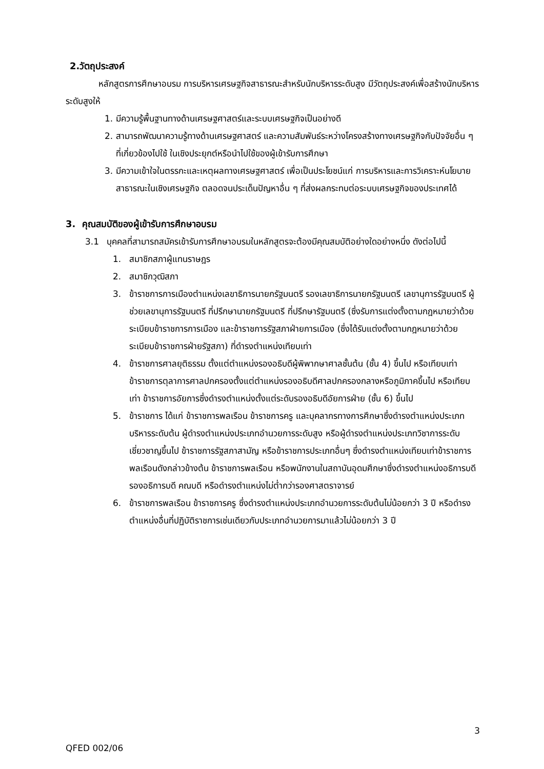2.วัตถุประสงค์
หลักสูตรการศึกษาอบรม การบริหารเศรษฐกิจสาธารณะสำหรับนักบริหารระดับสูง มีวัตถุประสงค์เพื่อสร้างนักบริหารระดับสูงให้
1. มีความรู้พื้นฐานทางด้านเศรษฐศาสตร์และระบบเศรษฐกิจเป็นอย่างดี
2. สามารถพัฒนาความรู้ทางด้านเศรษฐศาสตร์ และความสัมพันธ์ระหว่างโครงสร้างทางเศรษฐกิจกับปัจจัยอื่น ๆ ที่เกี่ยวข้องไปใช้ ในเชิงประยุกต์หรือนำไปใช้ของผู้เข้ารับการศึกษา
3. มีความเข้าใจในตรรกะและเหตุผลทางเศรษฐศาสตร์ เพื่อเป็นประโยชน์แก่ การบริหารและการวิเคราะห์นโยบายสาธารณะในเชิงเศรษฐกิจ ตลอดจนประเด็นปัญหาอื่น ๆ ที่ส่งผลกระทบต่อระบบเศรษฐกิจของประเทศได้
3. คุณสมบัติของผู้เข้ารับการศึกษาอบรม
3.1 บุคคลที่สามารถสมัครเข้ารับการศึกษาอบรมในหลักสูตรจะต้องมีคุณสมบัติอย่างใดอย่างหนึ่ง ดังต่อไปนี้
1. สมาชิกสภาผู้แทนราษฎร
2. สมาชิกวุฒิสภา
3. ข้าราชการการเมืองตำแหน่งเลขาธิการนายกรัฐมนตรี รองเลขาธิการนายกรัฐมนตรี เลขานุการรัฐมนตรี ผู้ช่วยเลขานุการรัฐมนตรี ที่ปรึกษานายกรัฐมนตรี ที่ปรึกษารัฐมนตรี (ซึ่งรับการแต่งตั้งตามกฎหมายว่าด้วยระเบียบข้าราชการการเมือง และข้าราชการรัฐสภาฝ่ายการเมือง (ซึ่งได้รับแต่งตั้งตามกฎหมายว่าด้วยระเบียบข้าราชการฝ่ายรัฐสภา) ที่ดำรงตำแหน่งเทียบเท่า
4. ข้าราชการศาลยุติธรรม ตั้งแต่ตำแหน่งรองอธิบดีผู้พิพากษาศาลชั้นต้น (ชั้น 4) ขึ้นไป หรือเทียบเท่า ข้าราชการตุลาการศาลปกครองตั้งแต่ตำแหน่งรองอธิบดีศาลปกครองกลางหรือภูมิภาคขึ้นไป หรือเทียบเท่า ข้าราชการอัยการซึ่งดำรงตำแหน่งตั้งแต่ระดับรองอธิบดีอัยการฝ่าย (ชั้น 6) ขึ้นไป
5. ข้าราชการ ได้แก่ ข้าราชการพลเรือน ข้าราชการครู และบุคลากรทางการศึกษาซึ่งดำรงตำแหน่งประเภทบริหารระดับต้น ผู้ดำรงตำแหน่งประเภทอำนวยการระดับสูง หรือผู้ดำรงตำแหน่งประเภทวิชาการระดับเชี่ยวชาญขึ้นไป ข้าราชการรัฐสภาสามัญ หรือข้าราชการประเภทอื่นๆ ซึ่งดำรงตำแหน่งเทียบเท่าข้าราชการพลเรือนดังกล่าวข้างต้น ข้าราชการพลเรือน หรือพนักงานในสถาบันอุดมศึกษาซึ่งดำรงตำแหน่งอธิการบดี รองอธิการบดี คณบดี หรือดำรงตำแหน่งไม่ต่ำกว่ารองศาสตราจารย์
6. ข้าราชการพลเรือน ข้าราชการครู ซึ่งดำรงตำแหน่งประเภทอำนวยการระดับต้นไม่น้อยกว่า 3 ปี หรือดำรงตำแหน่งอื่นที่ปฏิบัติราชการเช่นเดียวกับประเภทอำนวยการมาแล้วไม่น้อยกว่า 3 ปี
3
QFED 002/06